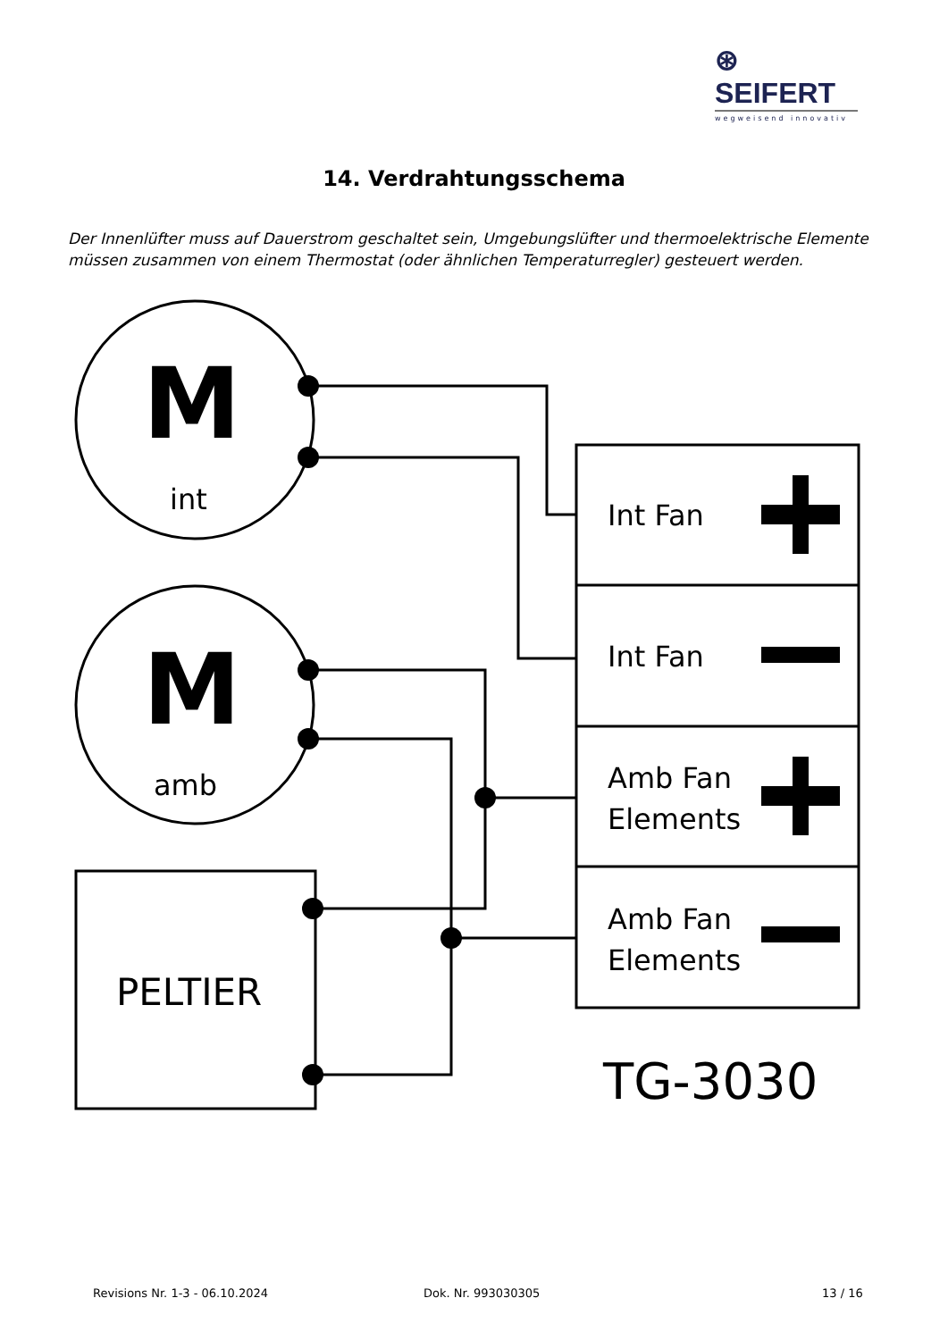⊛ SEIFERT
wegweisend innovativ
14. Verdrahtungsschema
Der Innenlüfter muss auf Dauerstrom geschaltet sein, Umgebungslüfter und thermoelektrische Elemente müssen zusammen von einem Thermostat (oder ähnlichen Temperaturregler) gesteuert werden.
M
int
M
amb
PELTIER
Int Fan
Int Fan
Amb Fan
Elements
Amb Fan
Elements
TG-3030
Revisions Nr. 1-3 - 06.10.2024 Dok. Nr. 993030305 13 / 16